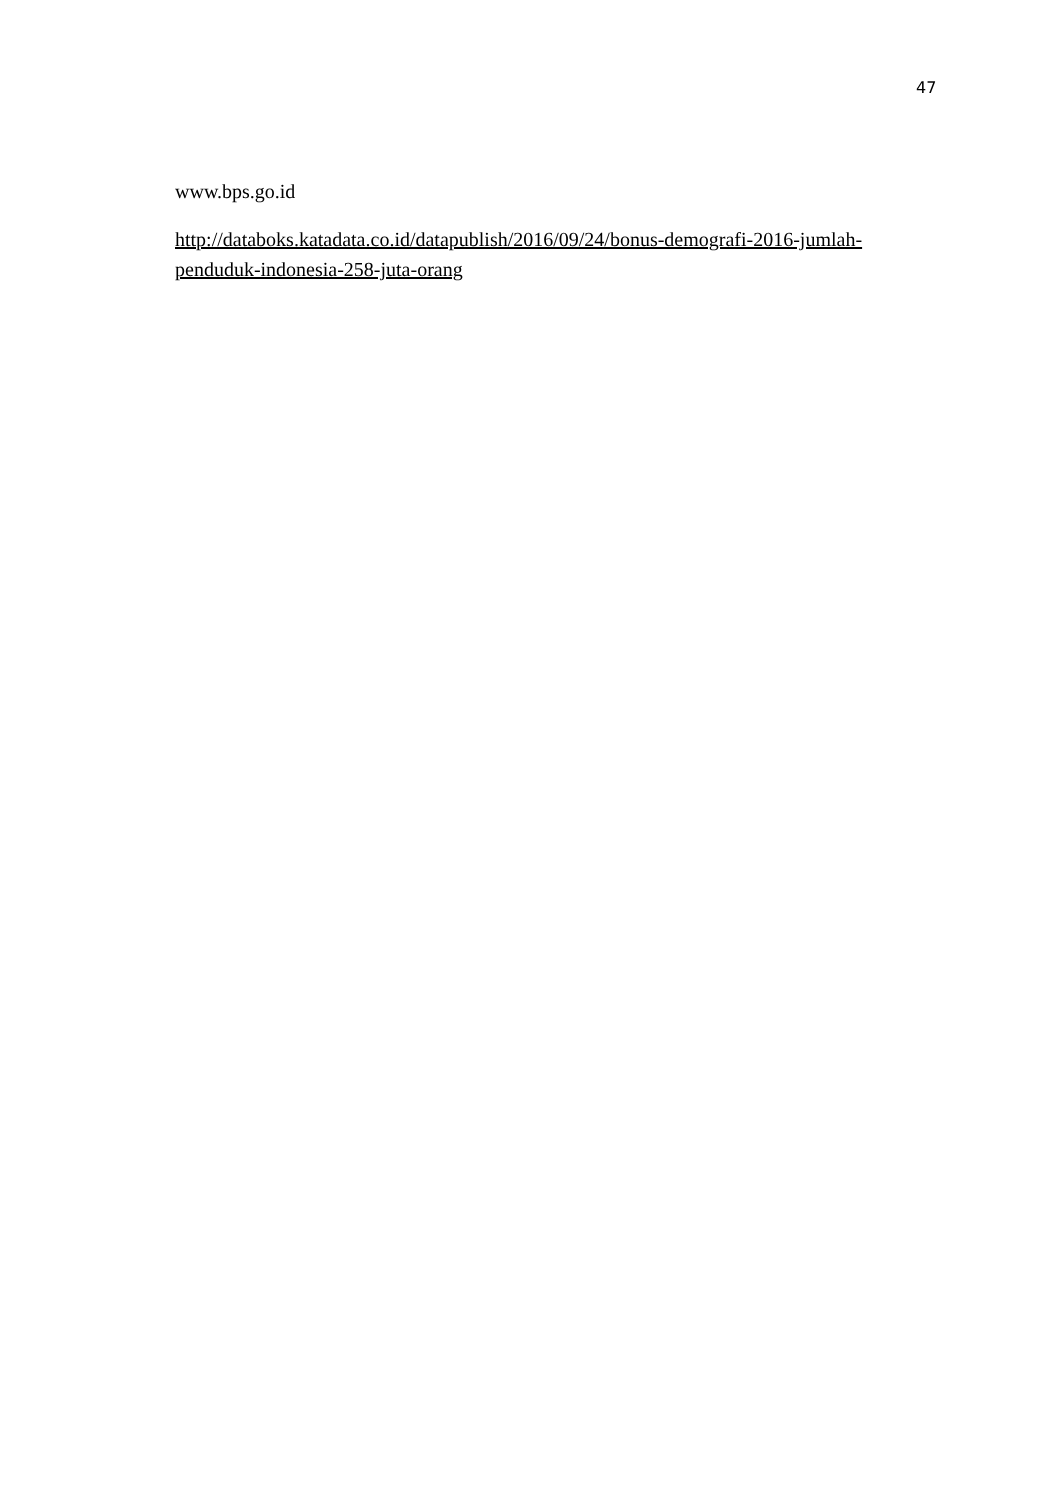47
www.bps.go.id
http://databoks.katadata.co.id/datapublish/2016/09/24/bonus-demografi-2016-jumlah-penduduk-indonesia-258-juta-orang